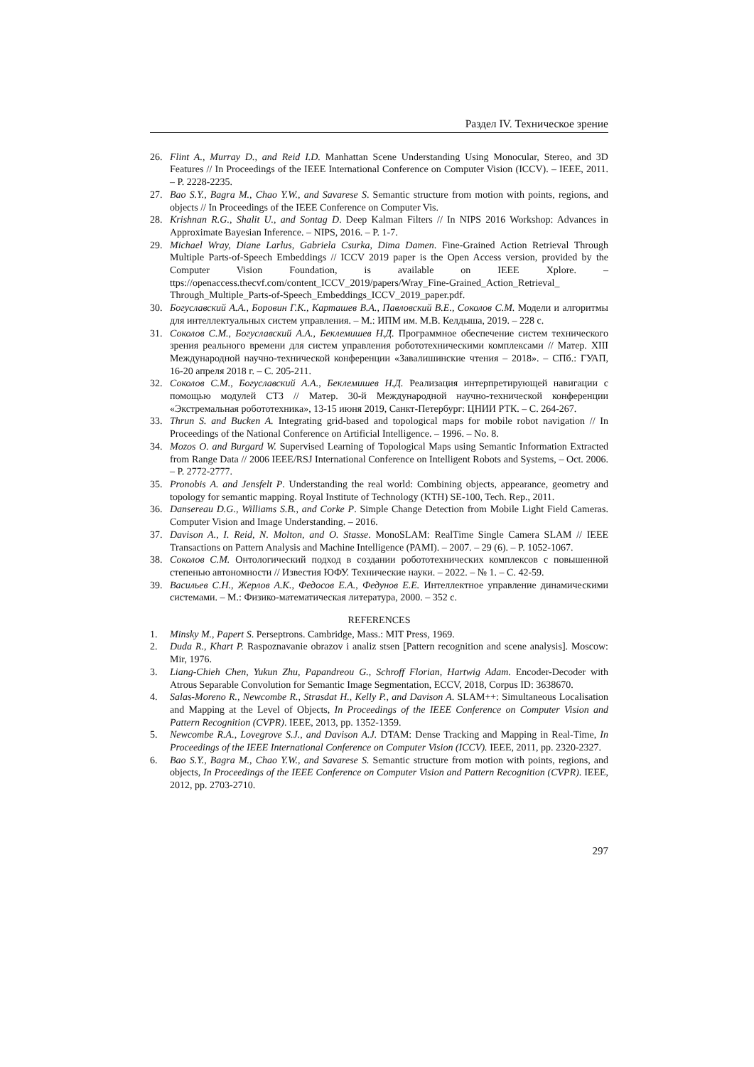Раздел IV. Техническое зрение
26. Flint A., Murray D., and Reid I.D. Manhattan Scene Understanding Using Monocular, Stereo, and 3D Features // In Proceedings of the IEEE International Conference on Computer Vision (ICCV). – IEEE, 2011. – P. 2228-2235.
27. Bao S.Y., Bagra M., Chao Y.W., and Savarese S. Semantic structure from motion with points, regions, and objects // In Proceedings of the IEEE Conference on Computer Vis.
28. Krishnan R.G., Shalit U., and Sontag D. Deep Kalman Filters // In NIPS 2016 Workshop: Advances in Approximate Bayesian Inference. – NIPS, 2016. – P. 1-7.
29. Michael Wray, Diane Larlus, Gabriela Csurka, Dima Damen. Fine-Grained Action Retrieval Through Multiple Parts-of-Speech Embeddings // ICCV 2019 paper is the Open Access version, provided by the Computer Vision Foundation, is available on IEEE Xplore. – ttps://openaccess.thecvf.com/content_ICCV_2019/papers/Wray_Fine-Grained_Action_Retrieval_ Through_Multiple_Parts-of-Speech_Embeddings_ICCV_2019_paper.pdf.
30. Богуславский А.А., Боровин Г.К., Карташев В.А., Павловский В.Е., Соколов С.М. Модели и алгоритмы для интеллектуальных систем управления. – М.: ИПМ им. М.В. Келдыша, 2019. – 228 с.
31. Соколов С.М., Богуславский А.А., Беклемишев Н.Д. Программное обеспечение систем технического зрения реального времени для систем управления робототехническими комплексами // Матер. XIII Международной научно-технической конференции «Завалишинские чтения – 2018». – СПб.: ГУАП, 16-20 апреля 2018 г. – С. 205-211.
32. Соколов С.М., Богуславский А.А., Беклемишев Н.Д. Реализация интерпретирующей навигации с помощью модулей СТЗ // Матер. 30-й Международной научно-технической конференции «Экстремальная робототехника», 13-15 июня 2019, Санкт-Петербург: ЦНИИ РТК. – С. 264-267.
33. Thrun S. and Bucken A. Integrating grid-based and topological maps for mobile robot navigation // In Proceedings of the National Conference on Artificial Intelligence. – 1996. – No. 8.
34. Mozos O. and Burgard W. Supervised Learning of Topological Maps using Semantic Information Extracted from Range Data // 2006 IEEE/RSJ International Conference on Intelligent Robots and Systems, – Oct. 2006. – P. 2772-2777.
35. Pronobis A. and Jensfelt P. Understanding the real world: Combining objects, appearance, geometry and topology for semantic mapping. Royal Institute of Technology (KTH) SE-100, Tech. Rep., 2011.
36. Dansereau D.G., Williams S.B., and Corke P. Simple Change Detection from Mobile Light Field Cameras. Computer Vision and Image Understanding. – 2016.
37. Davison A., I. Reid, N. Molton, and O. Stasse. MonoSLAM: RealTime Single Camera SLAM // IEEE Transactions on Pattern Analysis and Machine Intelligence (PAMI). – 2007. – 29 (6). – P. 1052-1067.
38. Соколов С.М. Онтологический подход в создании робототехнических комплексов с повышенной степенью автономности // Известия ЮФУ. Технические науки. – 2022. – № 1. – С. 42-59.
39. Васильев С.Н., Жерлов А.К., Федосов Е.А., Федунов Е.Е. Интеллектное управление динамическими системами. – М.: Физико-математическая литература, 2000. – 352 с.
REFERENCES
1. Minsky M., Papert S. Perseptrons. Cambridge, Mass.: MIT Press, 1969.
2. Duda R., Khart P. Raspoznavanie obrazov i analiz stsen [Pattern recognition and scene analysis]. Moscow: Mir, 1976.
3. Liang-Chieh Chen, Yukun Zhu, Papandreou G., Schroff Florian, Hartwig Adam. Encoder-Decoder with Atrous Separable Convolution for Semantic Image Segmentation, ECCV, 2018, Corpus ID: 3638670.
4. Salas-Moreno R., Newcombe R., Strasdat H., Kelly P., and Davison A. SLAM++: Simultaneous Localisation and Mapping at the Level of Objects, In Proceedings of the IEEE Conference on Computer Vision and Pattern Recognition (CVPR). IEEE, 2013, pp. 1352-1359.
5. Newcombe R.A., Lovegrove S.J., and Davison A.J. DTAM: Dense Tracking and Mapping in Real-Time, In Proceedings of the IEEE International Conference on Computer Vision (ICCV). IEEE, 2011, pp. 2320-2327.
6. Bao S.Y., Bagra M., Chao Y.W., and Savarese S. Semantic structure from motion with points, regions, and objects, In Proceedings of the IEEE Conference on Computer Vision and Pattern Recognition (CVPR). IEEE, 2012, pp. 2703-2710.
297